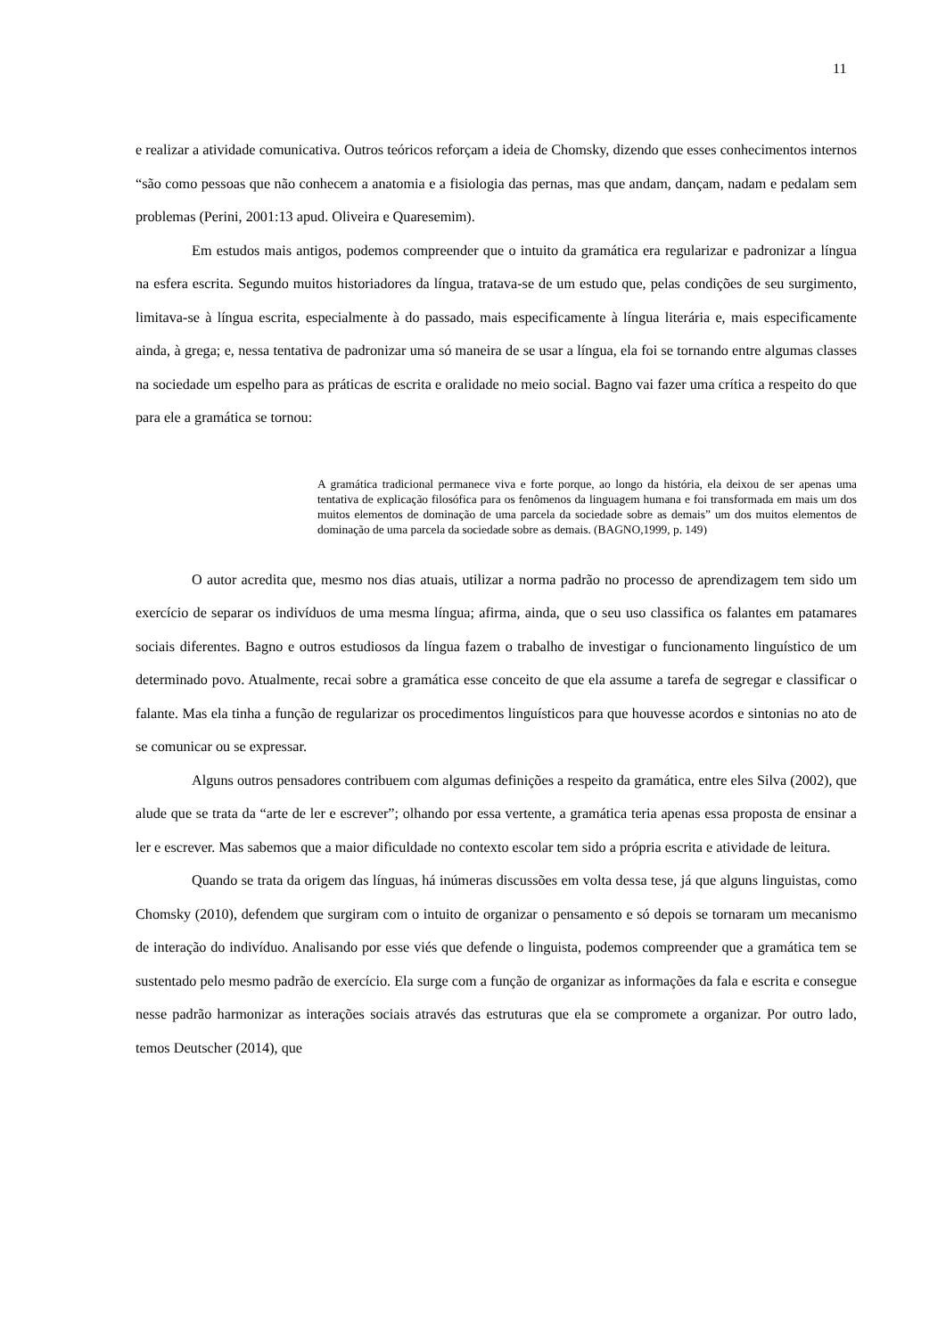11
e realizar a atividade comunicativa. Outros teóricos reforçam a ideia de Chomsky, dizendo que esses conhecimentos internos “são como pessoas que não conhecem a anatomia e a fisiologia das pernas, mas que andam, dançam, nadam e pedalam sem problemas (Perini, 2001:13 apud. Oliveira e Quaresemim).
Em estudos mais antigos, podemos compreender que o intuito da gramática era regularizar e padronizar a língua na esfera escrita. Segundo muitos historiadores da língua, tratava-se de um estudo que, pelas condições de seu surgimento, limitava-se à língua escrita, especialmente à do passado, mais especificamente à língua literária e, mais especificamente ainda, à grega; e, nessa tentativa de padronizar uma só maneira de se usar a língua, ela foi se tornando entre algumas classes na sociedade um espelho para as práticas de escrita e oralidade no meio social. Bagno vai fazer uma crítica a respeito do que para ele a gramática se tornou:
A gramática tradicional permanece viva e forte porque, ao longo da história, ela deixou de ser apenas uma tentativa de explicação filosófica para os fenômenos da linguagem humana e foi transformada em mais um dos muitos elementos de dominação de uma parcela da sociedade sobre as demais” um dos muitos elementos de dominação de uma parcela da sociedade sobre as demais. (BAGNO,1999, p. 149)
O autor acredita que, mesmo nos dias atuais, utilizar a norma padrão no processo de aprendizagem tem sido um exercício de separar os indivíduos de uma mesma língua; afirma, ainda, que o seu uso classifica os falantes em patamares sociais diferentes. Bagno e outros estudiosos da língua fazem o trabalho de investigar o funcionamento linguístico de um determinado povo. Atualmente, recai sobre a gramática esse conceito de que ela assume a tarefa de segregar e classificar o falante. Mas ela tinha a função de regularizar os procedimentos linguísticos para que houvesse acordos e sintonias no ato de se comunicar ou se expressar.
Alguns outros pensadores contribuem com algumas definições a respeito da gramática, entre eles Silva (2002), que alude que se trata da “arte de ler e escrever”; olhando por essa vertente, a gramática teria apenas essa proposta de ensinar a ler e escrever. Mas sabemos que a maior dificuldade no contexto escolar tem sido a própria escrita e atividade de leitura.
Quando se trata da origem das línguas, há inúmeras discussões em volta dessa tese, já que alguns linguistas, como Chomsky (2010), defendem que surgiram com o intuito de organizar o pensamento e só depois se tornaram um mecanismo de interação do indivíduo. Analisando por esse viés que defende o linguista, podemos compreender que a gramática tem se sustentado pelo mesmo padrão de exercício. Ela surge com a função de organizar as informações da fala e escrita e consegue nesse padrão harmonizar as interações sociais através das estruturas que ela se compromete a organizar. Por outro lado, temos Deutscher (2014), que